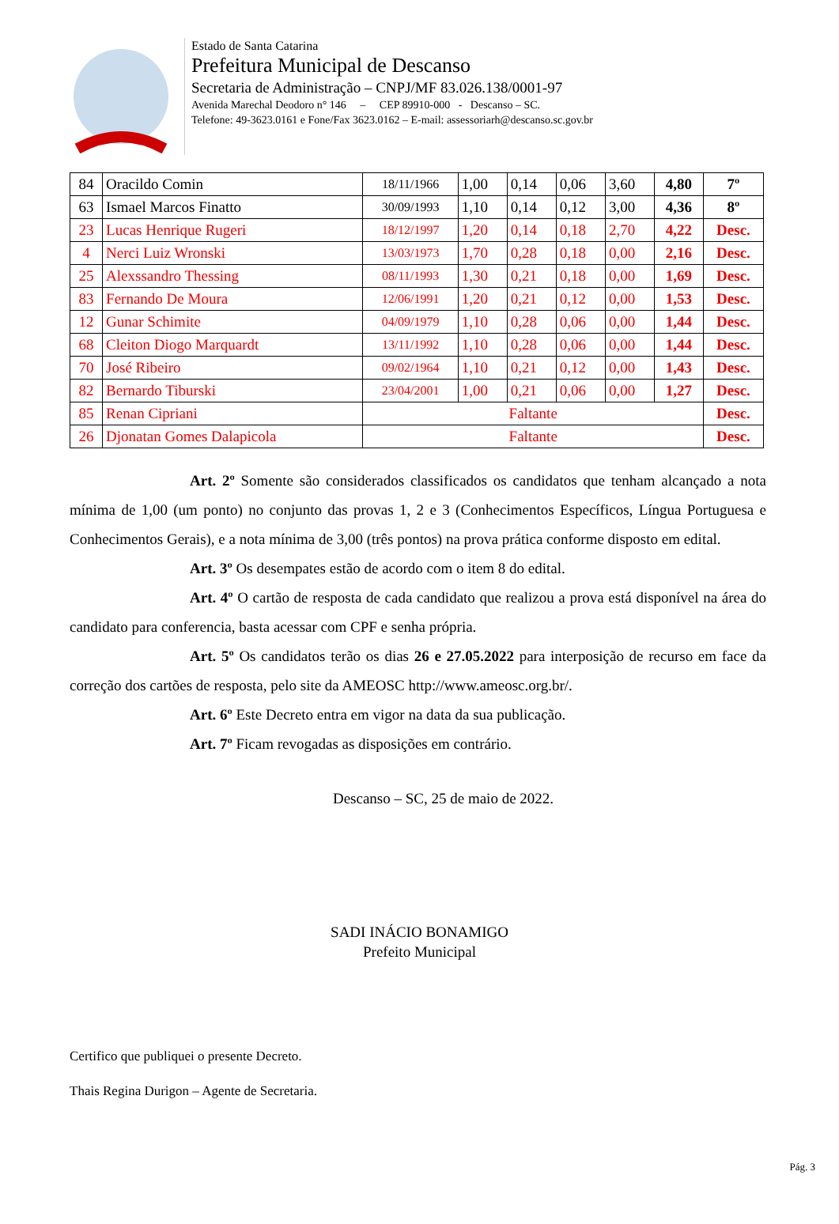Estado de Santa Catarina
Prefeitura Municipal de Descanso
Secretaria de Administração – CNPJ/MF 83.026.138/0001-97
Avenida Marechal Deodoro n° 146 – CEP 89910-000 - Descanso – SC.
Telefone: 49-3623.0161 e Fone/Fax 3623.0162 – E-mail: assessoriarh@descanso.sc.gov.br
| 84 | Oracildo Comin | 18/11/1966 | 1,00 | 0,14 | 0,06 | 3,60 | 4,80 | 7º |
| 63 | Ismael Marcos Finatto | 30/09/1993 | 1,10 | 0,14 | 0,12 | 3,00 | 4,36 | 8º |
| 23 | Lucas Henrique Rugeri | 18/12/1997 | 1,20 | 0,14 | 0,18 | 2,70 | 4,22 | Desc. |
| 4 | Nerci Luiz Wronski | 13/03/1973 | 1,70 | 0,28 | 0,18 | 0,00 | 2,16 | Desc. |
| 25 | Alexssandro Thessing | 08/11/1993 | 1,30 | 0,21 | 0,18 | 0,00 | 1,69 | Desc. |
| 83 | Fernando De Moura | 12/06/1991 | 1,20 | 0,21 | 0,12 | 0,00 | 1,53 | Desc. |
| 12 | Gunar Schimite | 04/09/1979 | 1,10 | 0,28 | 0,06 | 0,00 | 1,44 | Desc. |
| 68 | Cleiton Diogo Marquardt | 13/11/1992 | 1,10 | 0,28 | 0,06 | 0,00 | 1,44 | Desc. |
| 70 | José Ribeiro | 09/02/1964 | 1,10 | 0,21 | 0,12 | 0,00 | 1,43 | Desc. |
| 82 | Bernardo Tiburski | 23/04/2001 | 1,00 | 0,21 | 0,06 | 0,00 | 1,27 | Desc. |
| 85 | Renan Cipriani | Faltante | | | | | | Desc. |
| 26 | Djonatan Gomes Dalapicola | Faltante | | | | | | Desc. |
Art. 2º Somente são considerados classificados os candidatos que tenham alcançado a nota mínima de 1,00 (um ponto) no conjunto das provas 1, 2 e 3 (Conhecimentos Específicos, Língua Portuguesa e Conhecimentos Gerais), e a nota mínima de 3,00 (três pontos) na prova prática conforme disposto em edital.
Art. 3º Os desempates estão de acordo com o item 8 do edital.
Art. 4º O cartão de resposta de cada candidato que realizou a prova está disponível na área do candidato para conferencia, basta acessar com CPF e senha própria.
Art. 5º Os candidatos terão os dias 26 e 27.05.2022 para interposição de recurso em face da correção dos cartões de resposta, pelo site da AMEOSC http://www.ameosc.org.br/.
Art. 6º Este Decreto entra em vigor na data da sua publicação.
Art. 7º Ficam revogadas as disposições em contrário.
Descanso – SC, 25 de maio de 2022.
SADI INÁCIO BONAMIGO
Prefeito Municipal
Certifico que publiquei o presente Decreto.
Thais Regina Durigon – Agente de Secretaria.
Pág. 3